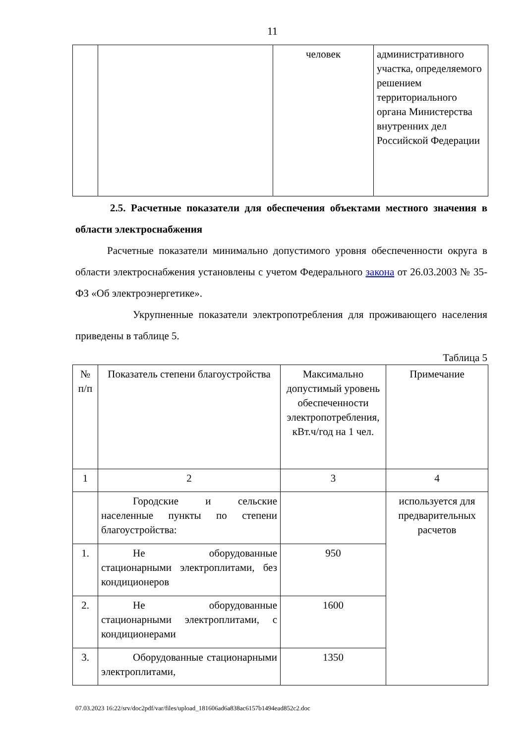11
| | | человек | административного участка, определяемого решением территориального органа Министерства внутренних дел Российской Федерации |
2.5. Расчетные показатели для обеспечения объектами местного значения в области электроснабжения
Расчетные показатели минимально допустимого уровня обеспеченности округа в области электроснабжения установлены с учетом Федерального закона от 26.03.2003 № 35-ФЗ «Об электроэнергетике».
Укрупненные показатели электропотребления для проживающего населения приведены в таблице 5.
Таблица 5
| № п/п | Показатель степени благоустройства | Максимально допустимый уровень обеспеченности электропотребления, кВт.ч/год на 1 чел. | Примечание |
| 1 | 2 | 3 | 4 |
| | Городские и сельские населенные пункты по степени благоустройства: | | используется для предварительных расчетов |
| 1. | Не оборудованные стационарными электроплитами, без кондиционеров | 950 | |
| 2. | Не оборудованные стационарными электроплитами, с кондиционерами | 1600 | |
| 3. | Оборудованные стационарными электроплитами, | 1350 | |
07.03.2023 16:22/srv/doc2pdf/var/files/upload_181606ad6a838ac6157b1494ead852c2.doc